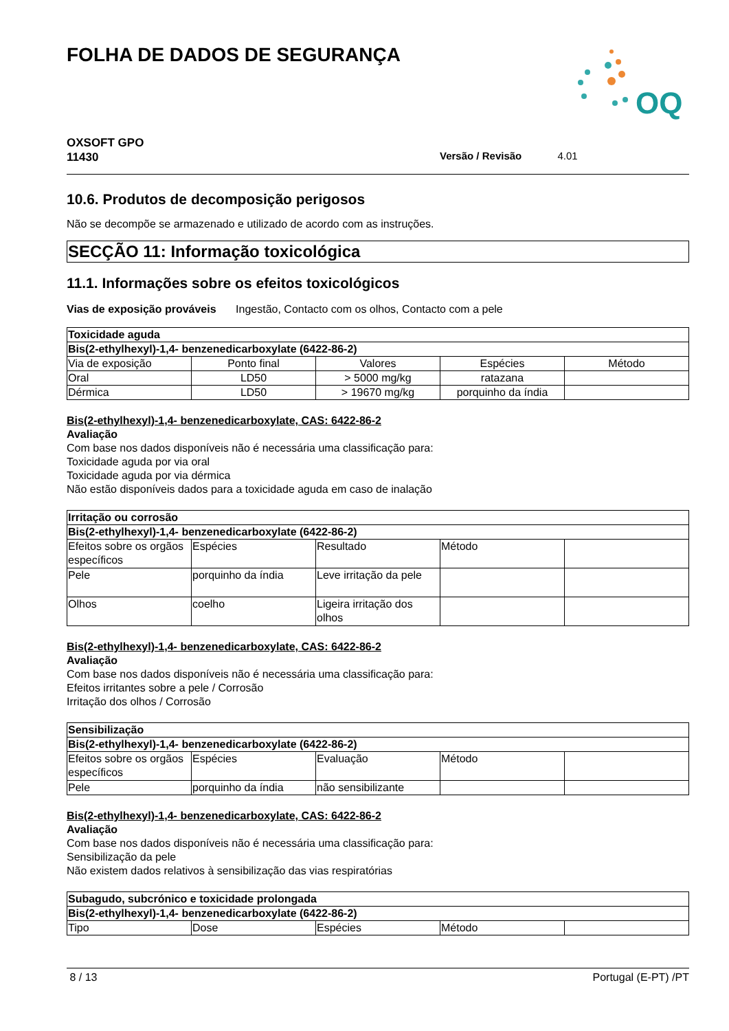FOLHA DE DADOS DE SEGURANÇA
OQ
OXSOFT GPO
11430
Versão / Revisão 4.01
10.6. Produtos de decomposição perigosos
Não se decompõe se armazenado e utilizado de acordo com as instruções.
SECÇÃO 11: Informação toxicológica
11.1. Informações sobre os efeitos toxicológicos
Vias de exposição prováveis Ingestão, Contacto com os olhos, Contacto com a pele
| Toxicidade aguda | | | | |
| --- | --- | --- | --- | --- |
| Bis(2-ethylhexyl)-1,4- benzenedicarboxylate (6422-86-2) | | | | |
| Via de exposição | Ponto final | Valores | Espécies | Método |
| Oral | LD50 | > 5000 mg/kg | ratazana | |
| Dérmica | LD50 | > 19670 mg/kg | porquinho da índia | |
Bis(2-ethylhexyl)-1,4- benzenedicarboxylate, CAS: 6422-86-2
Avaliação
Com base nos dados disponíveis não é necessária uma classificação para:
Toxicidade aguda por via oral
Toxicidade aguda por via dérmica
Não estão disponíveis dados para a toxicidade aguda em caso de inalação
| Irritação ou corrosão | | | | |
| --- | --- | --- | --- | --- |
| Bis(2-ethylhexyl)-1,4- benzenedicarboxylate (6422-86-2) | | | | |
| Efeitos sobre os orgãos específicos | Espécies | Resultado | Método | |
| Pele | porquinho da índia | Leve irritação da pele | | |
| Olhos | coelho | Ligeira irritação dos olhos | | |
Bis(2-ethylhexyl)-1,4- benzenedicarboxylate, CAS: 6422-86-2
Avaliação
Com base nos dados disponíveis não é necessária uma classificação para:
Efeitos irritantes sobre a pele / Corrosão
Irritação dos olhos / Corrosão
| Sensibilização | | | | |
| --- | --- | --- | --- | --- |
| Bis(2-ethylhexyl)-1,4- benzenedicarboxylate (6422-86-2) | | | | |
| Efeitos sobre os orgãos específicos | Espécies | Evaluação | Método | |
| Pele | porquinho da índia | não sensibilizante | | |
Bis(2-ethylhexyl)-1,4- benzenedicarboxylate, CAS: 6422-86-2
Avaliação
Com base nos dados disponíveis não é necessária uma classificação para:
Sensibilização da pele
Não existem dados relativos à sensibilização das vias respiratórias
| Subagudo, subcrónico e toxicidade prolongada | | | | |
| --- | --- | --- | --- | --- |
| Bis(2-ethylhexyl)-1,4- benzenedicarboxylate (6422-86-2) | | | | |
| Tipo | Dose | Espécies | Método | |
8 / 13 Portugal (E-PT) /PT